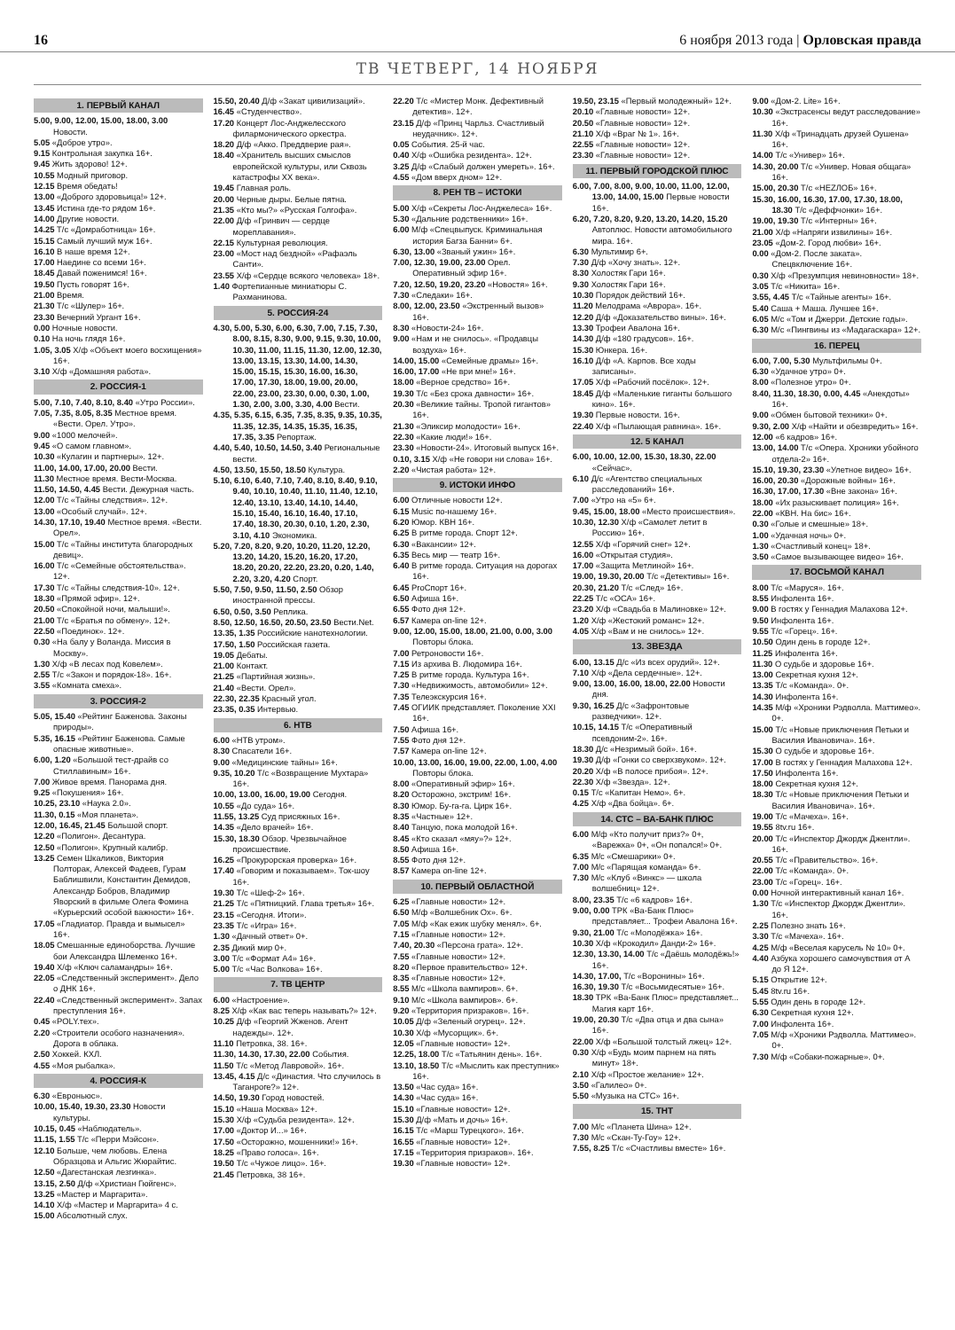16 6 ноября 2013 года | Орловская правда
ТВ ЧЕТВЕРГ, 14 НОЯБРЯ
1. ПЕРВЫЙ КАНАЛ
5.00, 9.00, 12.00, 15.00, 18.00, 3.00 Новости.
5.05 «Доброе утро».
9.15 Контрольная закупка 16+.
9.45 Жить здорово! 12+.
10.55 Модный приговор.
12.15 Время обедать!
13.00 «Доброго здоровьица!» 12+.
13.45 Истина где-то рядом 16+.
14.00 Другие новости.
14.25 Т/с «Домработница» 16+.
15.15 Самый лучший муж 16+.
16.10 В наше время 12+.
17.00 Наедине со всеми 16+.
18.45 Давай поженимся! 16+.
19.50 Пусть говорят 16+.
21.00 Время.
21.30 Т/с «Шулер» 16+.
23.30 Вечерний Ургант 16+.
0.00 Ночные новости.
0.10 На ночь глядя 16+.
1.05, 3.05 Х/ф «Объект моего восхищения» 16+.
3.10 Х/ф «Домашняя работа».
2. РОССИЯ-1
5.00, 7.10, 7.40, 8.10, 8.40 «Утро России».
7.05, 7.35, 8.05, 8.35 Местное время. «Вести. Орел. Утро».
9.00 «1000 мелочей».
9.45 «О самом главном».
10.30 «Кулагин и партнеры». 12+.
11.00, 14.00, 17.00, 20.00 Вести.
11.30 Местное время. Вести-Москва.
11.50, 14.50, 4.45 Вести. Дежурная часть.
12.00 Т/с «Тайны следствия». 12+.
13.00 «Особый случай». 12+.
14.30, 17.10, 19.40 Местное время. «Вести. Орел».
15.00 Т/с «Тайны института благородных девиц».
16.00 Т/с «Семейные обстоятельства». 12+.
17.30 Т/с «Тайны следствия-10». 12+.
18.30 «Прямой эфир». 12+.
20.50 «Спокойной ночи, малыши!».
21.00 Т/с «Братья по обмену». 12+.
22.50 «Поединок». 12+.
0.30 «На балу у Воланда. Миссия в Москву».
1.30 Х/ф «В лесах под Ковелем».
2.55 Т/с «Закон и порядок-18». 16+.
3.55 «Комната смеха».
3. РОССИЯ-2
5.05, 15.40 «Рейтинг Баженова. Законы природы».
5.35, 16.15 «Рейтинг Баженова. Самые опасные животные».
6.00, 1.20 «Большой тест-драйв со Стиллавиным» 16+.
7.00 Живое время. Панорама дня.
9.25 «Покушения» 16+.
10.25, 23.10 «Наука 2.0».
11.30, 0.15 «Моя планета».
12.00, 16.45, 21.45 Большой спорт.
12.20 «Полигон». Десантура.
12.50 «Полигон». Крупный калибр.
13.25 Семен Шкаликов, Виктория Полторак, Алексей Фадеев, Гурам Баблишвили, Константин Демидов, Александр Бобров, Владимир Яворский в фильме Олега Фомина «Курьерский особой важности» 16+.
17.05 «Гладиатор. Правда и вымысел» 16+.
18.05 Смешанные единоборства. Лучшие бои Александра Шлеменко 16+.
19.40 Х/ф «Ключ саламандры» 16+.
22.05 «Следственный эксперимент». Дело о ДНК 16+.
22.40 «Следственный эксперимент». Запах преступления 16+.
0.45 «POLY.тех».
2.20 «Строители особого назначения». Дорога в облака.
2.50 Хоккей. КХЛ.
4.55 «Моя рыбалка».
4. РОССИЯ-К
6.30 «Евроньюс».
10.00, 15.40, 19.30, 23.30 Новости культуры.
10.15, 0.45 «Наблюдатель».
11.15, 1.55 Т/с «Перри Мэйсон».
12.10 Больше, чем любовь. Елена Образцова и Альгис Жюрайтис.
12.50 «Дагестанская лезгинка».
13.15, 2.50 Д/ф «Христиан Гюйгенс».
13.25 «Мастер и Маргарита».
14.10 Х/ф «Мастер и Маргарита» 4 с.
15.00 Абсолютный слух.
15.50, 20.40 Д/ф «Закат цивилизаций».
16.45 «Студенчество».
17.20 Концерт Лос-Анджелесского филармонического оркестра.
18.20 Д/ф «Акко. Преддверие рая».
18.40 «Хранитель высших смыслов европейской культуры, или Сквозь катастрофы XX века».
19.45 Главная роль.
20.00 Черные дыры. Белые пятна.
21.35 «Кто мы?» «Русская Голгофа».
22.00 Д/ф «Гринвич — сердце мореплавания».
22.15 Культурная революция.
23.00 «Мост над бездной» «Рафаэль Санти».
23.55 Х/ф «Сердце всякого человека» 18+.
1.40 Фортепианные миниатюры С. Рахманинова.
5. РОССИЯ-24
4.30, 5.00, 5.30, 6.00, 6.30, 7.00, 7.15, 7.30, 8.00, 8.15, 8.30, 9.00, 9.15, 9.30, 10.00, 10.30, 11.00, 11.15, 11.30, 12.00, 12.30, 13.00, 13.15, 13.30, 14.00, 14.30, 15.00, 15.15, 15.30, 16.00, 16.30, 17.00, 17.30, 18.00, 19.00, 20.00, 22.00, 23.00, 23.30, 0.00, 0.30, 1.00, 1.30, 2.00, 3.00, 3.30, 4.00 Вести.
4.35, 5.35, 6.15, 6.35, 7.35, 8.35, 9.35, 10.35, 11.35, 12.35, 14.35, 15.35, 16.35, 17.35, 3.35 Репортаж.
4.40, 5.40, 10.50, 14.50, 3.40 Региональные вести.
4.50, 13.50, 15.50, 18.50 Культура.
5.10, 6.10, 6.40, 7.10, 7.40, 8.10, 8.40, 9.10, 9.40, 10.10, 10.40, 11.10, 11.40, 12.10, 12.40, 13.10, 13.40, 14.10, 14.40, 15.10, 15.40, 16.10, 16.40, 17.10, 17.40, 18.30, 20.30, 0.10, 1.20, 2.30, 3.10, 4.10 Экономика.
5.20, 7.20, 8.20, 9.20, 10.20, 11.20, 12.20, 13.20, 14.20, 15.20, 16.20, 17.20, 18.20, 20.20, 22.20, 23.20, 0.20, 1.40, 2.20, 3.20, 4.20 Спорт.
5.50, 7.50, 9.50, 11.50, 2.50 Обзор иностранной прессы.
6.50, 0.50, 3.50 Реплика.
8.50, 12.50, 16.50, 20.50, 23.50 Вести.Net.
13.35, 1.35 Российские нанотехнологии.
17.50, 1.50 Российская газета.
19.05 Дебаты.
21.00 Контакт.
21.25 «Партийная жизнь».
21.40 «Вести. Орел».
22.30, 22.35 Красный угол.
23.35, 0.35 Интервью.
6. НТВ
6.00 «НТВ утром».
8.30 Спасатели 16+.
9.00 «Медицинские тайны» 16+.
9.35, 10.20 Т/с «Возвращение Мухтара» 16+.
10.00, 13.00, 16.00, 19.00 Сегодня.
10.55 «До суда» 16+.
11.55, 13.25 Суд присяжных 16+.
14.35 «Дело врачей» 16+.
15.30, 18.30 Обзор. Чрезвычайное происшествие.
16.25 «Прокурорская проверка» 16+.
17.40 «Говорим и показываем». Ток-шоу 16+.
19.30 Т/с «Шеф-2» 16+.
21.25 Т/с «Пятницкий. Глава третья» 16+.
23.15 «Сегодня. Итоги».
23.35 Т/с «Игра» 16+.
1.30 «Дачный ответ» 0+.
2.35 Дикий мир 0+.
3.00 Т/с «Формат А4» 16+.
5.00 Т/с «Час Волкова» 16+.
7. ТВ ЦЕНТР
6.00 «Настроение».
8.25 Х/ф «Как вас теперь называть?» 12+.
10.25 Д/ф «Георгий Жженов. Агент надежды». 12+.
11.10 Петровка, 38. 16+.
11.30, 14.30, 17.30, 22.00 События.
11.50 Т/с «Метод Лавровой». 16+.
13.45, 4.15 Д/с «Династия. Что случилось в Таганроге?» 12+.
14.50, 19.30 Город новостей.
15.10 «Наша Москва» 12+.
15.30 Х/ф «Судьба резидента». 12+.
17.00 «Доктор И...» 16+.
17.50 «Осторожно, мошенники!» 16+.
18.25 «Право голоса». 16+.
19.50 Т/с «Чужое лицо». 16+.
21.45 Петровка, 38 16+.
22.20 Т/с «Мистер Монк. Дефективный детектив». 12+.
23.15 Д/ф «Принц Чарльз. Счастливый неудачник». 12+.
0.05 События. 25-й час.
0.40 Х/ф «Ошибка резидента». 12+.
3.25 Д/ф «Слабый должен умереть». 16+.
4.55 «Дом вверх дном» 12+.
8. РЕН ТВ – ИСТОКИ
5.00 Х/ф «Секреты Лос-Анджелеса» 16+.
5.30 «Дальние родственники» 16+.
6.00 М/ф «Спецвыпуск. Криминальная история Багза Банни» 6+.
6.30, 13.00 «Званый ужин» 16+.
7.00, 12.30, 19.00, 23.00 Орел. Оперативный эфир 16+.
7.20, 12.50, 19.20, 23.20 «Новостя» 16+.
7.30 «Следаки» 16+.
8.00, 12.00, 23.50 «Экстренный вызов» 16+.
8.30 «Новости-24» 16+.
9.00 «Нам и не снилось». «Продавцы воздуха» 16+.
14.00, 15.00 «Семейные драмы» 16+.
16.00, 17.00 «Не ври мне!» 16+.
18.00 «Верное средство» 16+.
19.30 Т/с «Без срока давности» 16+.
20.30 «Великие тайны. Тропой гигантов» 16+.
21.30 «Эликсир молодости» 16+.
22.30 «Какие люди!» 16+.
23.30 «Новости-24». Итоговый выпуск 16+.
0.10, 3.15 Х/ф «Не говори ни слова» 16+.
2.20 «Чистая работа» 12+.
9. ИСТОКИ ИНФО
6.00 Отличные новости 12+.
6.15 Music по-нашему 16+.
6.20 Юмор. КВН 16+.
6.25 В ритме города. Спорт 12+.
6.30 «Вакансии» 12+.
6.35 Весь мир — театр 16+.
6.40 В ритме города. Ситуация на дорогах 16+.
6.45 ProСпорт 16+.
6.50 Афиша 16+.
6.55 Фото дня 12+.
6.57 Камера on-line 12+.
9.00, 12.00, 15.00, 18.00, 21.00, 0.00, 3.00 Повторы блока.
7.00 Ретроновости 16+.
7.15 Из архива В. Людомира 16+.
7.25 В ритме города. Культура 16+.
7.30 «Недвижимость, автомобили» 12+.
7.35 Телеэкскурсия 16+.
7.45 ОГИИК представляет. Поколение XXI 16+.
7.50 Афиша 16+.
7.55 Фото дня 12+.
7.57 Камера on-line 12+.
10.00, 13.00, 16.00, 19.00, 22.00, 1.00, 4.00 Повторы блока.
8.00 «Оперативный эфир» 16+.
8.20 Осторожно, экстрим! 16+.
8.30 Юмор. Бу-га-га. Цирк 16+.
8.35 «Частные» 12+.
8.40 Танцую, пока молодой 16+.
8.45 «Кто сказал «мяу»?» 12+.
8.50 Афиша 16+.
8.55 Фото дня 12+.
8.57 Камера on-line 12+.
10. ПЕРВЫЙ ОБЛАСТНОЙ
6.25 «Главные новости» 12+.
6.50 М/ф «Волшебник Ох». 6+.
7.05 М/ф «Как ежик шубку менял». 6+.
7.15 «Главные новости» 12+.
7.40, 20.30 «Персона грата». 12+.
7.55 «Главные новости» 12+.
8.20 «Первое правительство» 12+.
8.35 «Главные новости» 12+.
8.55 М/с «Школа вампиров». 6+.
9.10 М/с «Школа вампиров». 6+.
9.20 «Территория призраков». 16+.
10.05 Д/ф «Зеленый огурец». 12+.
10.30 Х/ф «Мусорщик». 6+.
12.05 «Главные новости» 12+.
12.25, 18.00 Т/с «Татьянин день». 16+.
13.10, 18.50 Т/с «Мыслить как преступник» 16+.
13.50 «Час суда» 16+.
14.30 «Час суда» 16+.
15.10 «Главные новости» 12+.
15.30 Д/ф «Мать и дочь» 16+.
16.15 Т/с «Марш Турецкого». 16+.
16.55 «Главные новости» 12+.
17.15 «Территория призраков». 16+.
19.30 «Главные новости» 12+.
19.50, 23.15 «Первый молодежный» 12+.
20.10 «Главные новости» 12+.
20.50 «Главные новости» 12+.
21.10 Х/ф «Враг № 1». 16+.
22.55 «Главные новости» 12+.
23.30 «Главные новости» 12+.
11. ПЕРВЫЙ ГОРОДСКОЙ ПЛЮС
6.00, 7.00, 8.00, 9.00, 10.00, 11.00, 12.00, 13.00, 14.00, 15.00 Первые новости 16+.
6.20, 7.20, 8.20, 9.20, 13.20, 14.20, 15.20 Автоплюс. Новости автомобильного мира. 16+.
6.30 Мультимир 6+.
7.30 Д/ф «Хочу знать». 12+.
8.30 Холостяк Гари 16+.
9.30 Холостяк Гари 16+.
10.30 Порядок действий 16+.
11.20 Мелодрама «Аврора». 16+.
12.20 Д/ф «Доказательство вины». 16+.
13.30 Трофеи Авалона 16+.
14.30 Д/ф «180 градусов». 16+.
15.30 Юнкера. 16+.
16.10 Д/ф «А. Карпов. Все ходы записаны».
17.05 Х/ф «Рабочий посёлок». 12+.
18.45 Д/ф «Маленькие гиганты большого кино». 16+.
19.30 Первые новости. 16+.
22.40 Х/ф «Пылающая равнина». 16+.
12. 5 КАНАЛ
6.00, 10.00, 12.00, 15.30, 18.30, 22.00 «Сейчас».
6.10 Д/с «Агентство специальных расследований» 16+.
7.00 «Утро на «5» 6+.
9.45, 15.00, 18.00 «Место происшествия».
10.30, 12.30 Х/ф «Самолет летит в Россию» 16+.
12.55 Х/ф «Горячий снег» 12+.
16.00 «Открытая студия».
17.00 «Защита Метлиной» 16+.
19.00, 19.30, 20.00 Т/с «Детективы» 16+.
20.30, 21.20 Т/с «След» 16+.
22.25 Т/с «ОСА» 16+.
23.20 Х/ф «Свадьба в Малиновке» 12+.
1.20 Х/ф «Жестокий романс» 12+.
4.05 Х/ф «Вам и не снилось» 12+.
13. ЗВЕЗДА
6.00, 13.15 Д/с «Из всех орудий». 12+.
7.10 Х/ф «Дела сердечные». 12+.
9.00, 13.00, 16.00, 18.00, 22.00 Новости дня.
9.30, 16.25 Д/с «Зафронтовые разведчики». 12+.
10.15, 14.15 Т/с «Оперативный псевдоним-2». 16+.
18.30 Д/с «Незримый бой». 16+.
19.30 Д/ф «Гонки со сверхзвуком». 12+.
20.20 Х/ф «В полосе прибоя». 12+.
22.30 Х/ф «Звезда». 12+.
0.15 Т/с «Капитан Немо». 6+.
4.25 Х/ф «Два бойца». 6+.
14. СТС – ВА-БАНК ПЛЮС
6.00 М/ф «Кто получит приз?» 0+, «Варежка» 0+, «Он попался!» 0+.
6.35 М/с «Смешарики» 0+.
7.00 М/с «Парящая команда» 6+.
7.30 М/с «Клуб «Винкс» — школа волшебниц» 12+.
8.00, 23.35 Т/с «6 кадров» 16+.
9.00, 0.00 ТРК «Ва-Банк Плюс» представляет... Трофеи Авалона 16+.
9.30, 21.00 Т/с «Молодёжка» 16+.
10.30 Х/ф «Крокодил» Данди-2» 16+.
12.30, 13.30, 14.00 Т/с «Даёшь молодёжь!» 16+.
14.30, 17.00, Т/с «Воронины» 16+.
16.30, 19.30 Т/с «Восьмидесятые» 16+.
18.30 ТРК «Ва-Банк Плюс» представляет... Магия карт 16+.
19.00, 20.30 Т/с «Два отца и два сына» 16+.
22.00 Х/ф «Большой толстый лжец» 12+.
0.30 Х/ф «Будь моим парнем на пять минут» 18+.
2.10 Х/ф «Простое желание» 12+.
3.50 «Галилео» 0+.
5.50 «Музыка на СТС» 16+.
15. ТНТ
7.00 М/с «Планета Шина» 12+.
7.30 М/с «Скан-Ту-Гоу» 12+.
7.55, 8.25 Т/с «Счастливы вместе» 16+.
9.00 «Дом-2. Lite» 16+.
10.30 «Экстрасенсы ведут расследование» 16+.
11.30 Х/ф «Тринадцать друзей Оушена» 16+.
14.00 Т/с «Универ» 16+.
14.30, 20.00 Т/с «Универ. Новая общага» 16+.
15.00, 20.30 Т/с «НЕZЛОБ» 16+.
15.30, 16.00, 16.30, 17.00, 17.30, 18.00, 18.30 Т/с «Деффчонки» 16+.
19.00, 19.30 Т/с «Интерны» 16+.
21.00 Х/ф «Напряги извилины» 16+.
23.05 «Дом-2. Город любви» 16+.
0.00 «Дом-2. После заката». Спецвключение 16+.
0.30 Х/ф «Презумпция невиновности» 18+.
3.05 Т/с «Никита» 16+.
3.55, 4.45 Т/с «Тайные агенты» 16+.
5.40 Саша + Маша. Лучшее 16+.
6.05 М/с «Том и Джерри. Детские годы».
6.30 М/с «Пингвины из «Мадагаскара» 12+.
16. ПЕРЕЦ
6.00, 7.00, 5.30 Мультфильмы 0+.
6.30 «Удачное утро» 0+.
8.00 «Полезное утро» 0+.
8.40, 11.30, 18.30, 0.00, 4.45 «Анекдоты» 16+.
9.00 «Обмен бытовой техники» 0+.
9.30, 2.00 Х/ф «Найти и обезвредить» 16+.
12.00 «6 кадров» 16+.
13.00, 14.00 Т/с «Опера. Хроники убойного отдела-2» 16+.
15.10, 19.30, 23.30 «Улетное видео» 16+.
16.00, 20.30 «Дорожные войны» 16+.
16.30, 17.00, 17.30 «Вне закона» 16+.
18.00 «Их разыскивает полиция» 16+.
22.00 «КВН. На бис» 16+.
0.30 «Голые и смешные» 18+.
1.00 «Удачная ночь» 0+.
1.30 «Счастливый конец» 18+.
3.50 «Самое вызывающее видео» 16+.
17. ВОСЬМОЙ КАНАЛ
8.00 Т/с «Маруся». 16+.
8.55 Инфолента 16+.
9.00 В гостях у Геннадия Малахова 12+.
9.50 Инфолента 16+.
9.55 Т/с «Горец». 16+.
10.50 Один день в городе 12+.
11.25 Инфолента 16+.
11.30 О судьбе и здоровье 16+.
13.00 Секретная кухня 12+.
13.35 Т/с «Команда». 0+.
14.30 Инфолента 16+.
14.35 М/ф «Хроники Рэдволла. Маттимео». 0+.
15.00 Т/с «Новые приключения Петьки и Василия Ивановича». 16+.
15.30 О судьбе и здоровье 16+.
17.00 В гостях у Геннадия Малахова 12+.
17.50 Инфолента 16+.
18.00 Секретная кухня 12+.
18.30 Т/с «Новые приключения Петьки и Василия Ивановича». 16+.
19.00 Т/с «Мачеха». 16+.
19.55 8tv.ru 16+.
20.00 Т/с «Инспектор Джордж Джентли». 16+.
20.55 Т/с «Правительство». 16+.
22.00 Т/с «Команда». 0+.
23.00 Т/с «Горец». 16+.
0.00 Ночной интерактивный канал 16+.
1.30 Т/с «Инспектор Джордж Джентли». 16+.
2.25 Полезно знать 16+.
3.30 Т/с «Мачеха». 16+.
4.25 М/ф «Веселая карусель № 10» 0+.
4.40 Азбука хорошего самочувствия от А до Я 12+.
5.15 Открытие 12+.
5.45 8tv.ru 16+.
5.55 Один день в городе 12+.
6.30 Секретная кухня 12+.
7.00 Инфолента 16+.
7.05 М/ф «Хроники Рэдволла. Маттимео». 0+.
7.30 М/ф «Собаки-пожарные». 0+.